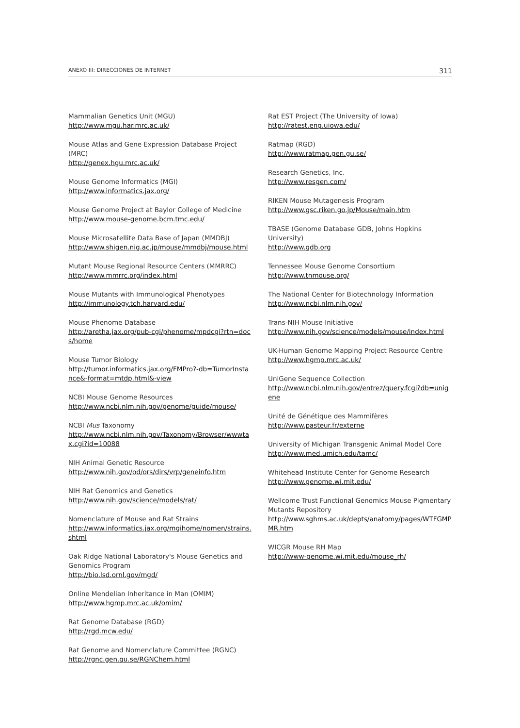ANEXO III: DIRECCIONES DE INTERNET 311
Mammalian Genetics Unit (MGU)
http://www.mgu.har.mrc.ac.uk/
Mouse Atlas and Gene Expression Database Project (MRC)
http://genex.hgu.mrc.ac.uk/
Mouse Genome Informatics (MGI)
http://www.informatics.jax.org/
Mouse Genome Project at Baylor College of Medicine
http://www.mouse-genome.bcm.tmc.edu/
Mouse Microsatellite Data Base of Japan (MMDBJ)
http://www.shigen.nig.ac.jp/mouse/mmdbj/mouse.html
Mutant Mouse Regional Resource Centers (MMRRC)
http://www.mmrrc.org/index.html
Mouse Mutants with Immunological Phenotypes
http://immunology.tch.harvard.edu/
Mouse Phenome Database
http://aretha.jax.org/pub-cgi/phenome/mpdcgi?rtn=docs/home
Mouse Tumor Biology
http://tumor.informatics.jax.org/FMPro?-db=TumorInstance&-format=mtdp.html&-view
NCBI Mouse Genome Resources
http://www.ncbi.nlm.nih.gov/genome/guide/mouse/
NCBI Mus Taxonomy
http://www.ncbi.nlm.nih.gov/Taxonomy/Browser/wwwtax.cgi?id=10088
NIH Animal Genetic Resource
http://www.nih.gov/od/ors/dirs/vrp/geneinfo.htm
NIH Rat Genomics and Genetics
http://www.nih.gov/science/models/rat/
Nomenclature of Mouse and Rat Strains
http://www.informatics.jax.org/mgihome/nomen/strains.shtml
Oak Ridge National Laboratory's Mouse Genetics and Genomics Program
http://bio.lsd.ornl.gov/mgd/
Online Mendelian Inheritance in Man (OMIM)
http://www.hgmp.mrc.ac.uk/omim/
Rat Genome Database (RGD)
http://rgd.mcw.edu/
Rat Genome and Nomenclature Committee (RGNC)
http://rgnc.gen.gu.se/RGNChem.html
Rat EST Project (The University of Iowa)
http://ratest.eng.uiowa.edu/
Ratmap (RGD)
http://www.ratmap.gen.gu.se/
Research Genetics, Inc.
http://www.resgen.com/
RIKEN Mouse Mutagenesis Program
http://www.gsc.riken.go.jp/Mouse/main.htm
TBASE (Genome Database GDB, Johns Hopkins University)
http://www.gdb.org
Tennessee Mouse Genome Consortium
http://www.tnmouse.org/
The National Center for Biotechnology Information
http://www.ncbi.nlm.nih.gov/
Trans-NIH Mouse Initiative
http://www.nih.gov/science/models/mouse/index.html
UK-Human Genome Mapping Project Resource Centre
http://www.hgmp.mrc.ac.uk/
UniGene Sequence Collection
http://www.ncbi.nlm.nih.gov/entrez/query.fcgi?db=unigene
Unité de Génétique des Mammifères
http://www.pasteur.fr/externe
University of Michigan Transgenic Animal Model Core
http://www.med.umich.edu/tamc/
Whitehead Institute Center for Genome Research
http://www.genome.wi.mit.edu/
Wellcome Trust Functional Genomics Mouse Pigmentary Mutants Repository
http://www.sghms.ac.uk/depts/anatomy/pages/WTFGMPMR.htm
WICGR Mouse RH Map
http://www-genome.wi.mit.edu/mouse_rh/